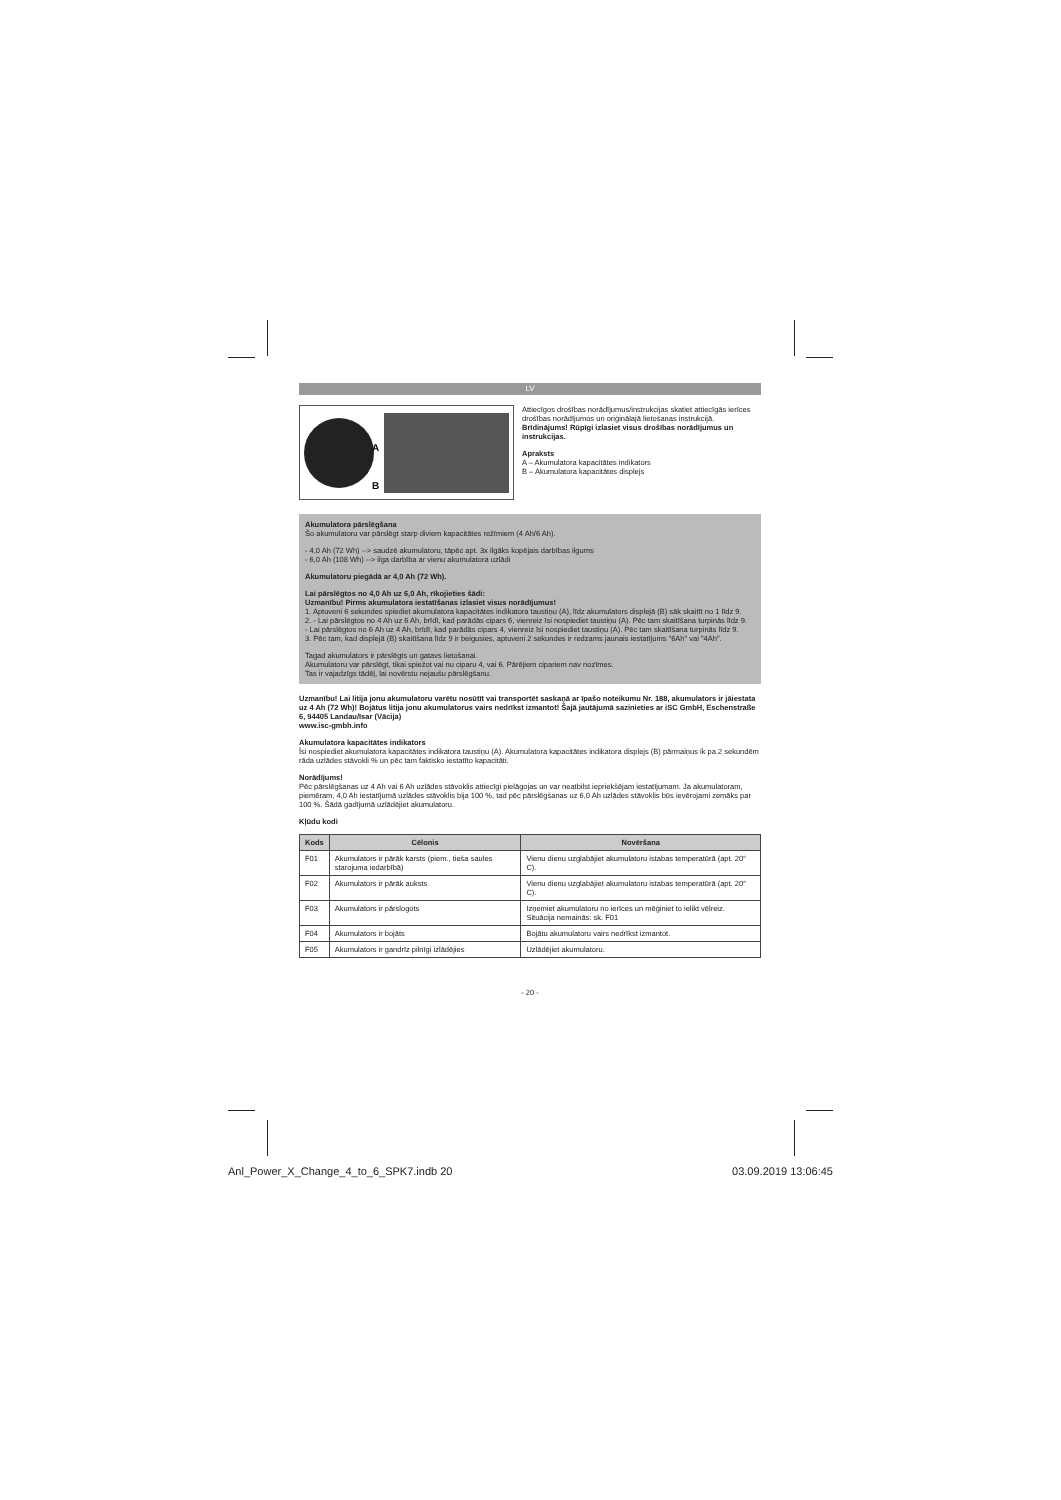LV
A
B
Attiecīgos drošības norādījumus/instrukcijas skatiet attiecīgās ierīces drošības norādījumos un oriģinālajā lietošanas instrukcijā.
Brīdinājums! Rūpīgi izlasiet visus drošības norādījumus un instrukcijas.
Apraksts
A – Akumulatora kapacitātes indikators
B – Akumulatora kapacitātes displejs
Akumulatora pārslēgšana
Šo akumulatoru var pārslēgt starp diviem kapacitātes režīmiem (4 Ah/6 Ah).
- 4,0 Ah (72 Wh) --> saudzē akumulatoru, tāpēc apt. 3x ilgāks kopējais darbības ilgums
- 6,0 Ah (108 Wh) --> ilga darbība ar vienu akumulatora uzlādi
Akumulatoru piegādā ar 4,0 Ah (72 Wh).
Lai pārslēgtos no 4,0 Ah uz 6,0 Ah, rīkojieties šādi:
Uzmanību! Pirms akumulatora iestatīšanas izlasiet visus norādījumus!
1. Aptuveni 6 sekundes spiediet akumulatora kapacitātes indikatora taustiņu (A), līdz akumulators displejā (B) sāk skaitīt no 1 līdz 9.
2. - Lai pārslēgtos no 4 Ah uz 6 Ah, brīdī, kad parādās cipars 6, vienreiz īsi nospiediet taustiņu (A). Pēc tam skaitīšana turpinās līdz 9.
- Lai pārslēgtos no 6 Ah uz 4 Ah, brīdī, kad parādās cipars 4, vienreiz īsi nospiediet taustiņu (A). Pēc tam skaitīšana turpinās līdz 9.
3. Pēc tam, kad displejā (B) skaitīšana līdz 9 ir beigusies, aptuveni 2 sekundes ir redzams jaunais iestatījums "6Ah" vai "4Ah".
Tagad akumulators ir pārslēgts un gatavs lietošanai.
Akumulatoru var pārslēgt, tikai spiežot vai nu ciparu 4, vai 6. Pārējiem cipariem nav nozīmes.
Tas ir vajadzīgs tādēļ, lai novērstu nejaušu pārslēgšanu.
Uzmanību! Lai litija jonu akumulatoru varētu nosūtīt vai transportēt saskaņā ar īpašo noteikumu Nr. 188, akumulators ir jāiestata uz 4 Ah (72 Wh)! Bojātus litija jonu akumulatorus vairs nedrīkst izmantot! Šajā jautājumā sazinieties ar iSC GmbH, Eschenstraße 6, 94405 Landau/Isar (Vācija)
www.isc-gmbh.info
Akumulatora kapacitātes indikators
Īsi nospiediet akumulatora kapacitātes indikatora taustiņu (A). Akumulatora kapacitātes indikatora displejs (B) pārmaiņus ik pa 2 sekundēm rāda uzlādes stāvokli % un pēc tam faktisko iestatīto kapacitāti.
Norādījums!
Pēc pārslēgšanas uz 4 Ah vai 6 Ah uzlādes stāvoklis attiecīgi pielāgojas un var neatbilst iepriekšējam iestatījumam. Ja akumulatoram, piemēram, 4,0 Ah iestatījumā uzlādes stāvoklis bija 100 %, tad pēc pārslēgšanas uz 6,0 Ah uzlādes stāvoklis būs ievērojami zemāks par 100 %. Šādā gadījumā uzlādējiet akumulatoru.
Kļūdu kodi
| Kods | Cēlonis | Novēršana |
| --- | --- | --- |
| F01 | Akumulators ir pārāk karsts (piem., tieša saules starojuma iedarbībā) | Vienu dienu uzglabājiet akumulatoru istabas temperatūrā (apt. 20° C). |
| F02 | Akumulators ir pārāk auksts | Vienu dienu uzglabājiet akumulatoru istabas temperatūrā (apt. 20° C). |
| F03 | Akumulators ir pārslogots | Izņemiet akumulatoru no ierīces un mēģiniet to ielikt vēlreiz. Situācija nemainās: sk. F01 |
| F04 | Akumulators ir bojāts | Bojātu akumulatoru vairs nedrīkst izmantot. |
| F05 | Akumulators ir gandrīz pilnīgi izlādējies | Uzlādējiet akumulatoru. |
- 20 -
Anl_Power_X_Change_4_to_6_SPK7.indb 20 03.09.2019 13:06:45